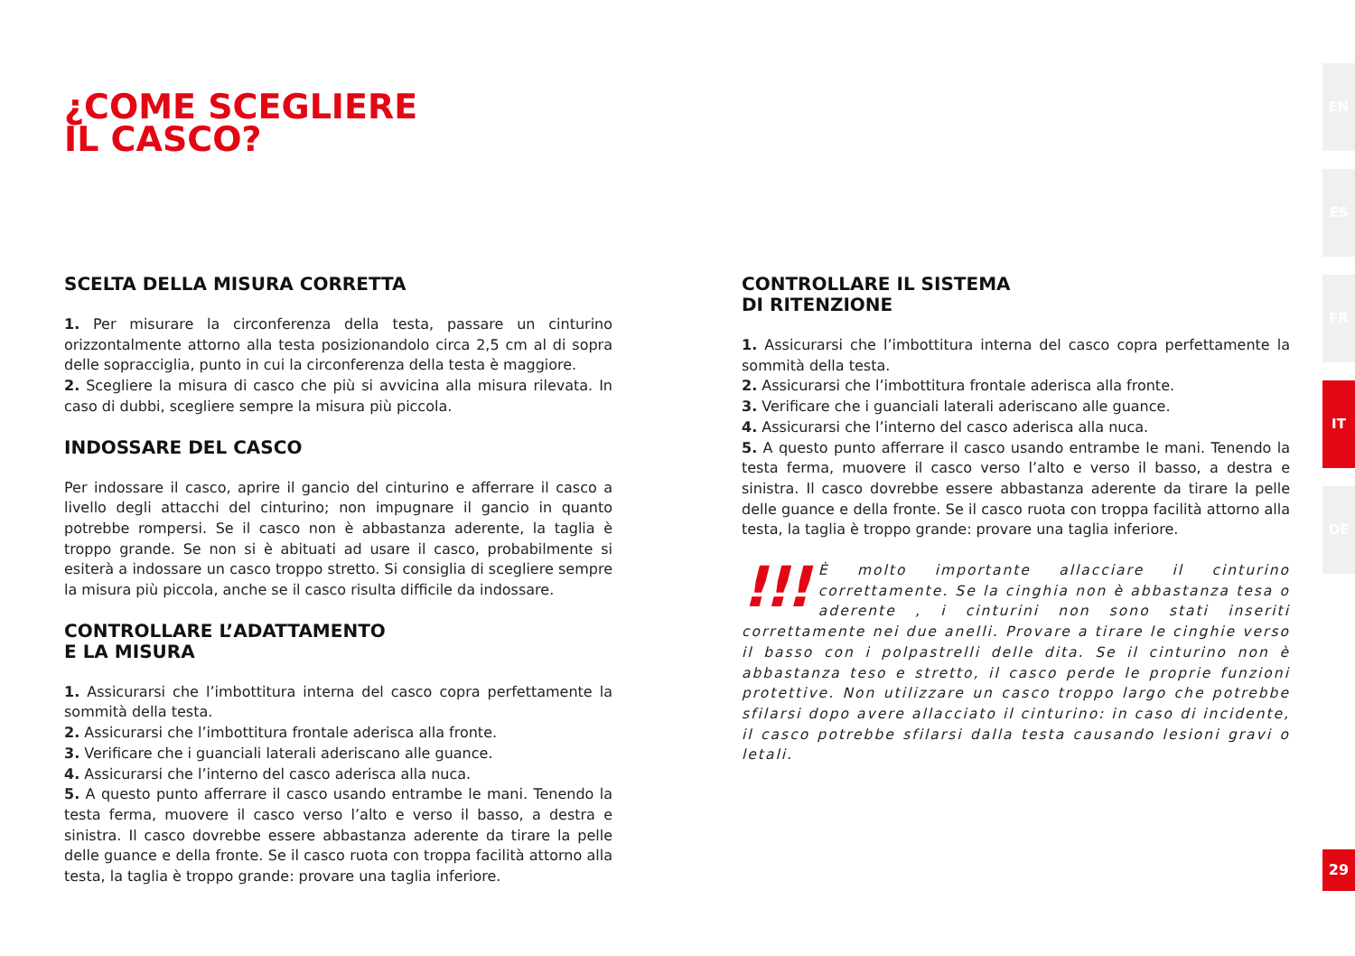¿COME SCEGLIERE
IL CASCO?
SCELTA DELLA MISURA CORRETTA
1. Per misurare la circonferenza della testa, passare un cinturino orizzontalmente attorno alla testa posizionandolo circa 2,5 cm al di sopra delle sopracciglia, punto in cui la circonferenza della testa è maggiore.
2. Scegliere la misura di casco che più si avvicina alla misura rilevata. In caso di dubbi, scegliere sempre la misura più piccola.
INDOSSARE DEL CASCO
Per indossare il casco, aprire il gancio del cinturino e afferrare il casco a livello degli attacchi del cinturino; non impugnare il gancio in quanto potrebbe rompersi. Se il casco non è abbastanza aderente, la taglia è troppo grande. Se non si è abituati ad usare il casco, probabilmente si esiterà a indossare un casco troppo stretto. Si consiglia di scegliere sempre la misura più piccola, anche se il casco risulta difficile da indossare.
CONTROLLARE L’ADATTAMENTO
E LA MISURA
1. Assicurarsi che l’imbottitura interna del casco copra perfettamente la sommità della testa.
2. Assicurarsi che l’imbottitura frontale aderisca alla fronte.
3. Verificare che i guanciali laterali aderiscano alle guance.
4. Assicurarsi che l’interno del casco aderisca alla nuca.
5. A questo punto afferrare il casco usando entrambe le mani. Tenendo la testa ferma, muovere il casco verso l’alto e verso il basso, a destra e sinistra. Il casco dovrebbe essere abbastanza aderente da tirare la pelle delle guance e della fronte. Se il casco ruota con troppa facilità attorno alla testa, la taglia è troppo grande: provare una taglia inferiore.
CONTROLLARE IL SISTEMA
DI RITENZIONE
1. Assicurarsi che l’imbottitura interna del casco copra perfettamente la sommità della testa.
2. Assicurarsi che l’imbottitura frontale aderisca alla fronte.
3. Verificare che i guanciali laterali aderiscano alle guance.
4. Assicurarsi che l’interno del casco aderisca alla nuca.
5. A questo punto afferrare il casco usando entrambe le mani. Tenendo la testa ferma, muovere il casco verso l’alto e verso il basso, a destra e sinistra. Il casco dovrebbe essere abbastanza aderente da tirare la pelle delle guance e della fronte. Se il casco ruota con troppa facilità attorno alla testa, la taglia è troppo grande: provare una taglia inferiore.
!!! È molto importante allacciare il cinturino correttamente. Se la cinghia non è abbastanza tesa o aderente , i cinturini non sono stati inseriti correttamente nei due anelli. Provare a tirare le cinghie verso il basso con i polpastrelli delle dita. Se il cinturino non è abbastanza teso e stretto, il casco perde le proprie funzioni protettive. Non utilizzare un casco troppo largo che potrebbe sfilarsi dopo avere allacciato il cinturino: in caso di incidente, il casco potrebbe sfilarsi dalla testa causando lesioni gravi o letali.
EN
ES
FR
IT
DE
29